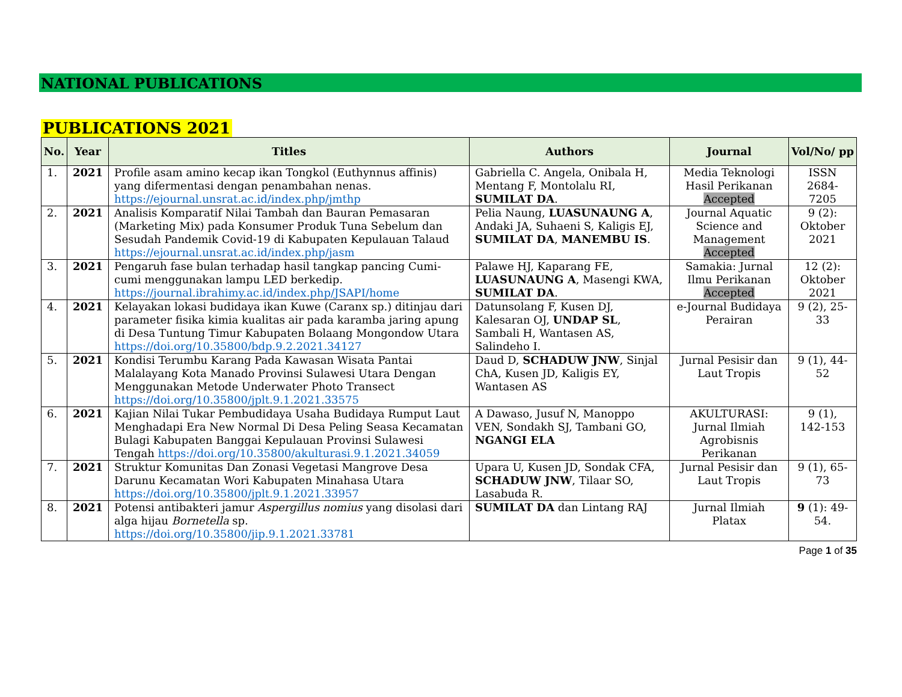NATIONAL PUBLICATIONS
PUBLICATIONS 2021
| No. | Year | Titles | Authors | Journal | Vol/No/ pp |
| --- | --- | --- | --- | --- | --- |
| 1. | 2021 | Profile asam amino kecap ikan Tongkol (Euthynnus affinis) yang difermentasi dengan penambahan nenas. https://ejournal.unsrat.ac.id/index.php/jmthp | Gabriella C. Angela, Onibala H, Mentang F, Montolalu RI, SUMILAT DA . | Media Teknologi Hasil Perikanan Accepted | ISSN 2684-7205 |
| 2. | 2021 | Analisis Komparatif Nilai Tambah dan Bauran Pemasaran (Marketing Mix) pada Konsumer Produk Tuna Sebelum dan Sesudah Pandemik Covid-19 di Kabupaten Kepulauan Talaud https://ejournal.unsrat.ac.id/index.php/jasm | Pelia Naung, LUASUNAUNG A , Andaki JA, Suhaeni S, Kaligis EJ, SUMILAT DA , MANEMBU IS . | Journal Aquatic Science and Management Accepted | 9 (2): Oktober 2021 |
| 3. | 2021 | Pengaruh fase bulan terhadap hasil tangkap pancing Cumi-cumi menggunakan lampu LED berkedip. https://journal.ibrahimy.ac.id/index.php/JSAPI/home | Palawe HJ, Kaparang FE, LUASUNAUNG A , Masengi KWA, SUMILAT DA . | Samakia: Jurnal Ilmu Perikanan Accepted | 12 (2): Oktober 2021 |
| 4. | 2021 | Kelayakan lokasi budidaya ikan Kuwe (Caranx sp.) ditinjau dari parameter fisika kimia kualitas air pada karamba jaring apung di Desa Tuntung Timur Kabupaten Bolaang Mongondow Utara https://doi.org/10.35800/bdp.9.2.2021.34127 | Datunsolang F, Kusen DJ, Kalesaran OJ, UNDAP SL , Sambali H, Wantasen AS, Salindeho I. | e-Journal Budidaya Perairan | 9 (2), 25-33 |
| 5. | 2021 | Kondisi Terumbu Karang Pada Kawasan Wisata Pantai Malalayang Kota Manado Provinsi Sulawesi Utara Dengan Menggunakan Metode Underwater Photo Transect https://doi.org/10.35800/jplt.9.1.2021.33575 | Daud D, SCHADUW JNW , Sinjal ChA, Kusen JD, Kaligis EY, Wantasen AS | Jurnal Pesisir dan Laut Tropis | 9 (1), 44-52 |
| 6. | 2021 | Kajian Nilai Tukar Pembudidaya Usaha Budidaya Rumput Laut Menghadapi Era New Normal Di Desa Peling Seasa Kecamatan Bulagi Kabupaten Banggai Kepulauan Provinsi Sulawesi Tengah https://doi.org/10.35800/akulturasi.9.1.2021.34059 | A Dawaso, Jusuf N, Manoppo VEN, Sondakh SJ, Tambani GO, NGANGI ELA | AKULTURASI: Jurnal Ilmiah Agrobisnis Perikanan | 9 (1), 142-153 |
| 7. | 2021 | Struktur Komunitas Dan Zonasi Vegetasi Mangrove Desa Darunu Kecamatan Wori Kabupaten Minahasa Utara https://doi.org/10.35800/jplt.9.1.2021.33957 | Upara U, Kusen JD, Sondak CFA, SCHADUW JNW , Tilaar SO, Lasabuda R. | Jurnal Pesisir dan Laut Tropis | 9 (1), 65-73 |
| 8. | 2021 | Potensi antibakteri jamur Aspergillus nomius yang disolasi dari alga hijau Bornetella sp. https://doi.org/10.35800/jip.9.1.2021.33781 | SUMILAT DA dan Lintang RAJ | Jurnal Ilmiah Platax | 9 (1): 49-54. |
Page 1 of 35